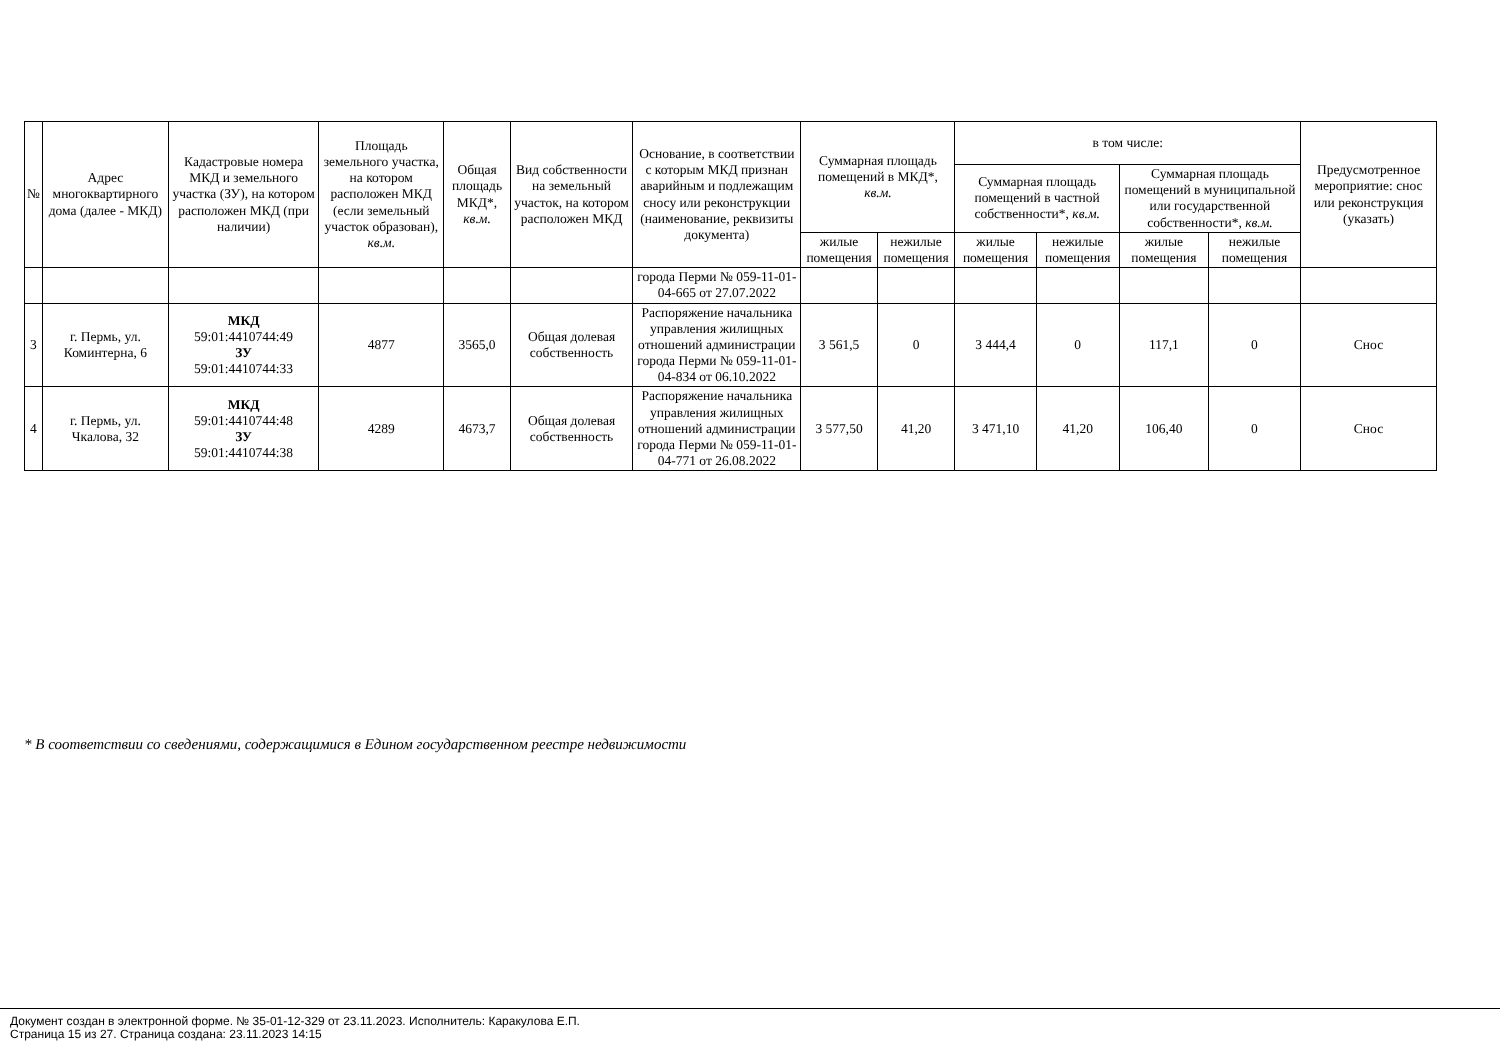| № | Адрес многоквартирного дома (далее - МКД) | Кадастровые номера МКД и земельного участка (ЗУ), на котором расположен МКД (при наличии) | Площадь земельного участка, на котором расположен МКД (если земельный участок образован), кв.м. | Общая площадь МКД*, кв.м. | Вид собственности на земельный участок, на котором расположен МКД | Основание, в соответствии с которым МКД признан аварийным и подлежащим сносу или реконструкции (наименование, реквизиты документа) | Суммарная площадь помещений в МКД*, кв.м. | | в том числе: | | | | Предусмотренное мероприятие: снос или реконструкция (указать) |
| --- | --- | --- | --- | --- | --- | --- | --- | --- | --- | --- | --- | --- | --- |
| | | | | | | | | | Суммарная площадь помещений в частной собственности*, кв.м. | | Суммарная площадь помещений в муниципальной или государственной собственности*, кв.м. | | |
| | | | | | | | жилые помещения | нежилые помещения | жилые помещения | нежилые помещения | жилые помещения | нежилые помещения | |
| | | | | | | города Перми № 059-11-01-04-665 от 27.07.2022 | | | | | | | |
| 3 | г. Пермь, ул. Коминтерна, 6 | МКД 59:01:4410744:49 ЗУ 59:01:4410744:33 | 4877 | 3565,0 | Общая долевая собственность | Распоряжение начальника управления жилищных отношений администрации города Перми № 059-11-01-04-834 от 06.10.2022 | 3 561,5 | 0 | 3 444,4 | 0 | 117,1 | 0 | Снос |
| 4 | г. Пермь, ул. Чкалова, 32 | МКД 59:01:4410744:48 ЗУ 59:01:4410744:38 | 4289 | 4673,7 | Общая долевая собственность | Распоряжение начальника управления жилищных отношений администрации города Перми № 059-11-01-04-771 от 26.08.2022 | 3 577,50 | 41,20 | 3 471,10 | 41,20 | 106,40 | 0 | Снос |
* В соответствии со сведениями, содержащимися в Едином государственном реестре недвижимости
Документ создан в электронной форме. № 35-01-12-329 от 23.11.2023. Исполнитель: Каракулова Е.П.
Страница 15 из 27. Страница создана: 23.11.2023 14:15